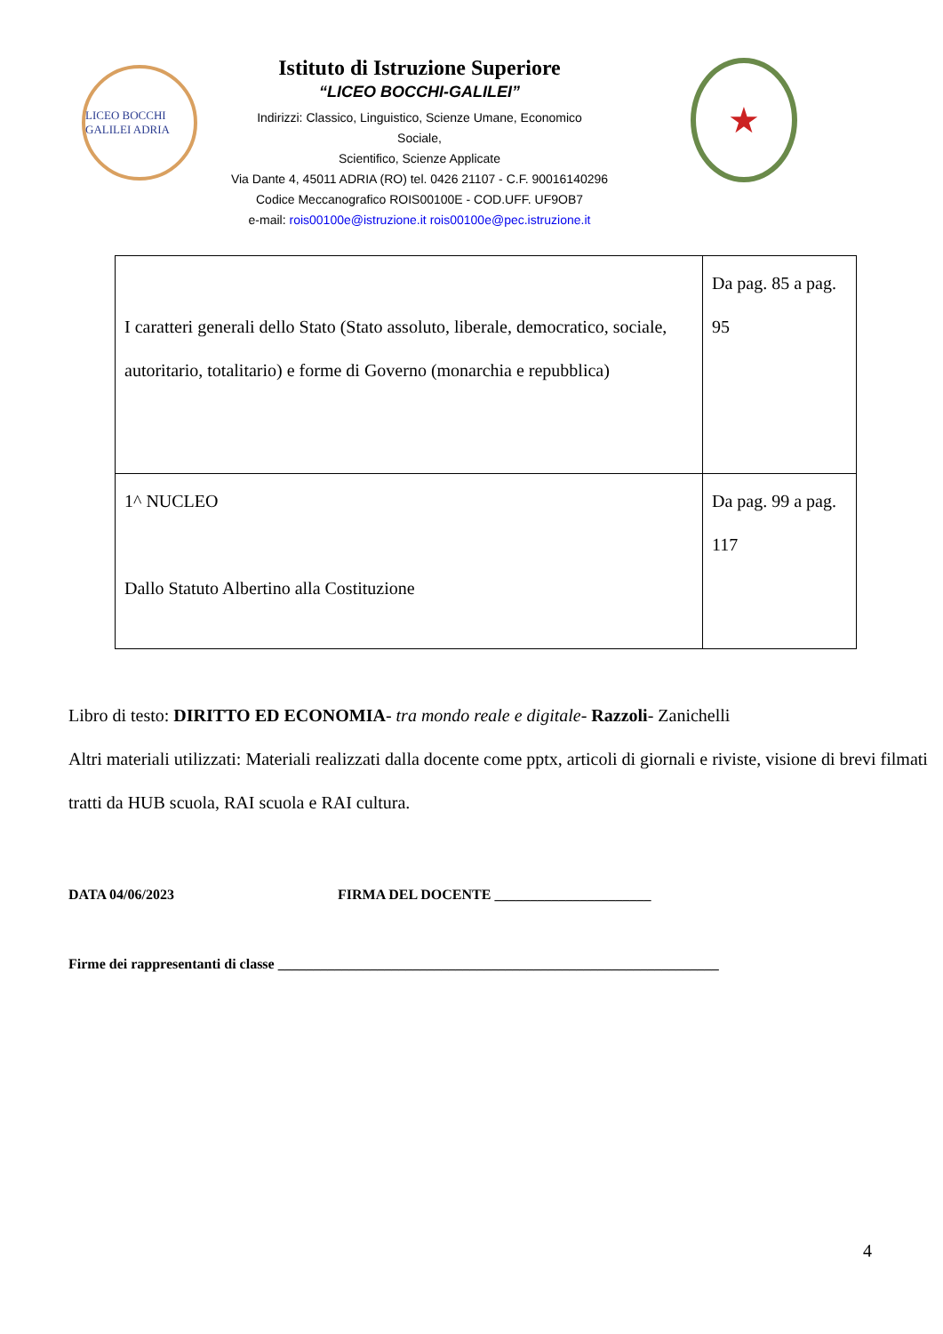LICEO BOCCHI GALILEI ADRIA
Istituto di Istruzione Superiore
“LICEO BOCCHI-GALILEI”
Indirizzi: Classico, Linguistico, Scienze Umane, Economico
Sociale,
Scientifico, Scienze Applicate
Via Dante 4, 45011 ADRIA (RO) tel. 0426 21107 - C.F. 90016140296
Codice Meccanografico ROIS00100E - COD.UFF. UF9OB7
e-mail: rois00100e@istruzione.it rois00100e@pec.istruzione.it
★
| I caratteri generali dello Stato (Stato assoluto, liberale, democratico, sociale, autoritario, totalitario) e forme di Governo (monarchia e repubblica) | Da pag. 85 a pag. 95 |
| 1^ NUCLEO Dallo Statuto Albertino alla Costituzione | Da pag. 99 a pag. 117 |
Libro di testo: DIRITTO ED ECONOMIA- tra mondo reale e digitale- Razzoli- Zanichelli
Altri materiali utilizzati: Materiali realizzati dalla docente come pptx, articoli di giornali e riviste, visione di brevi filmati tratti da HUB scuola, RAI scuola e RAI cultura.
DATA 04/06/2023 FIRMA DEL DOCENTE ______________________
Firme dei rappresentanti di classe ______________________________________________________________
4